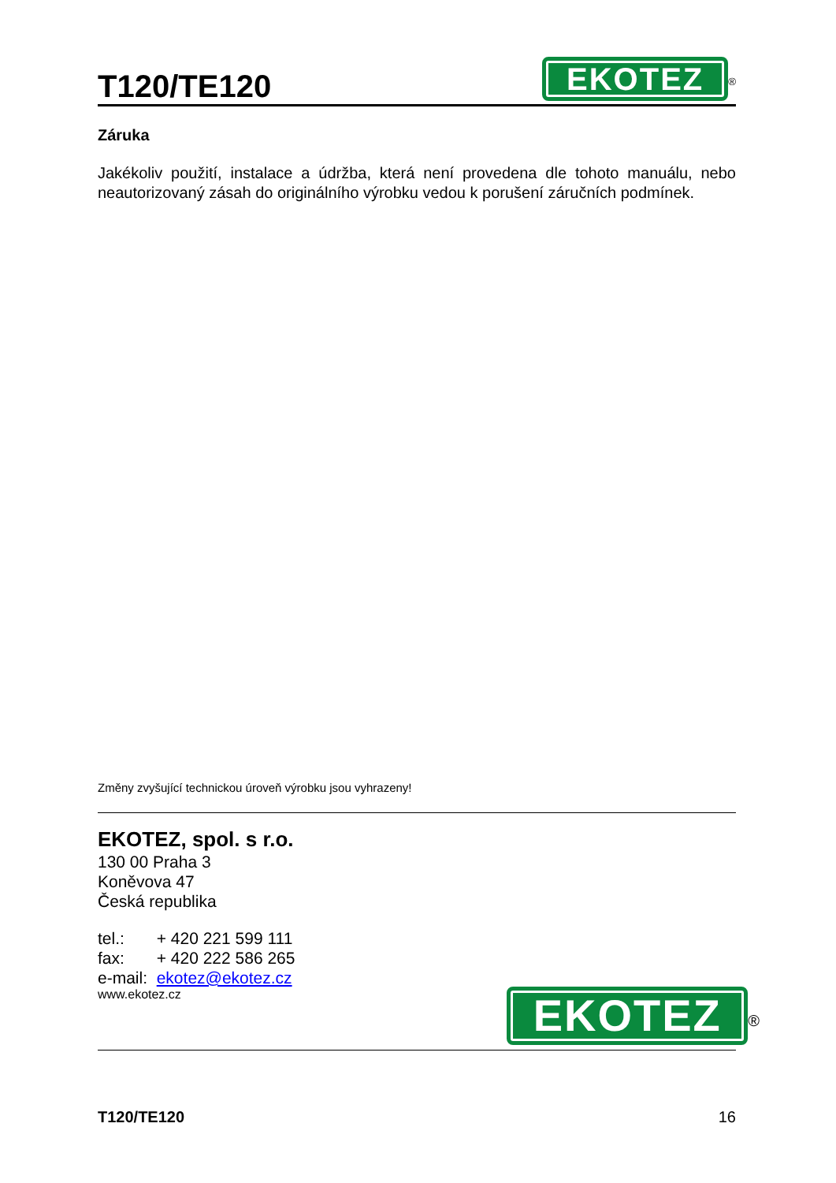T120/TE120
EKOTEZ<sup>®</sup>
Záruka
Jakékoliv použití, instalace a údržba, která není provedena dle tohoto manuálu, nebo neautorizovaný zásah do originálního výrobku vedou k porušení záručních podmínek.
Změny zvyšující technickou úroveň výrobku jsou vyhrazeny!
EKOTEZ, spol. s r.o.
130 00 Praha 3
Koněvova 47
Česká republika
tel.: + 420 221 599 111
fax: + 420 222 586 265
e-mail: ekotez@ekotez.cz
www.ekotez.cz
EKOTEZ<sup>®</sup>
T120/TE120 16